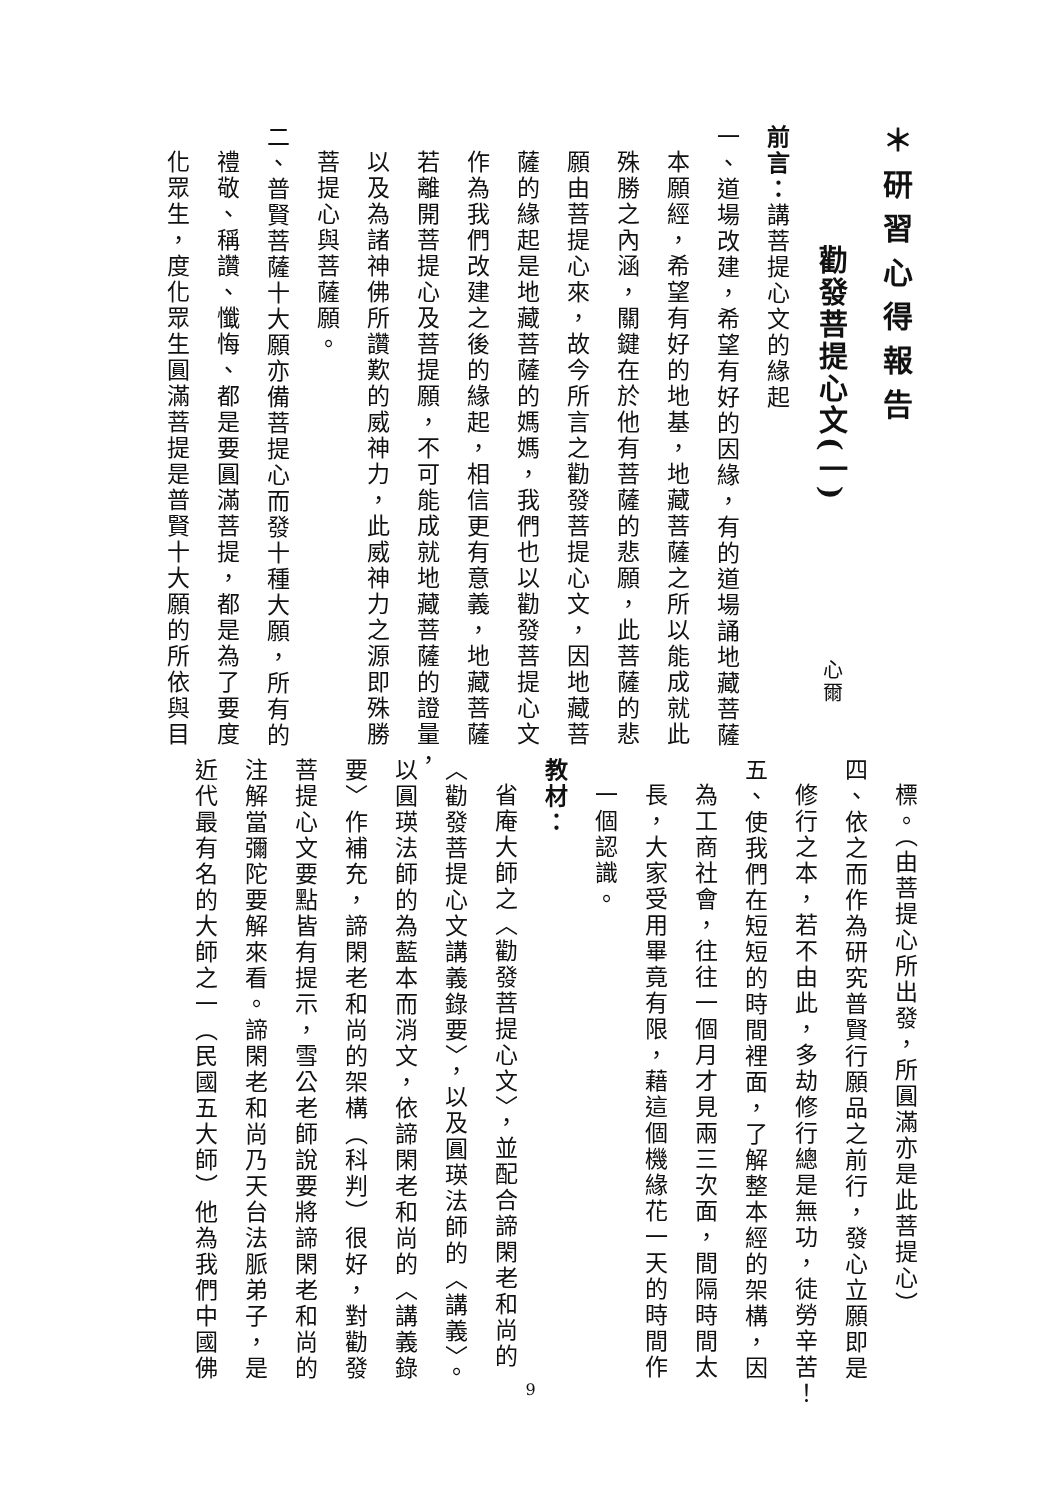＊研習心得報告
勸發菩提心文(一) 心爾
前言：講菩提心文的緣起
一、道場改建，希望有好的因緣，有的道場誦地藏菩薩
本願經，希望有好的地基，地藏菩薩之所以能成就此
殊勝之內涵，關鍵在於他有菩薩的悲願，此菩薩的悲
願由菩提心來，故今所言之勸發菩提心文，因地藏菩
薩的緣起是地藏菩薩的媽媽，我們也以勸發菩提心文
作為我們改建之後的緣起，相信更有意義，地藏菩薩
若離開菩提心及菩提願，不可能成就地藏菩薩的證量，
以及為諸神佛所讚歎的威神力，此威神力之源即殊勝
菩提心與菩薩願。
二、普賢菩薩十大願亦備菩提心而發十種大願，所有的
禮敬、稱讚、懺悔、都是要圓滿菩提，都是為了要度
化眾生，度化眾生圓滿菩提是普賢十大願的所依與目
標。（由菩提心所出發，所圓滿亦是此菩提心）
四、依之而作為研究普賢行願品之前行，發心立願即是
修行之本，若不由此，多劫修行總是無功，徒勞辛苦！
五、使我們在短短的時間裡面，了解整本經的架構，因
為工商社會，往往一個月才見兩三次面，間隔時間太
長，大家受用畢竟有限，藉這個機緣花一天的時間作
一個認識。
教材：
省庵大師之〈勸發菩提心文〉，並配合諦閑老和尚的
〈勸發菩提心文講義錄要〉，以及圓瑛法師的〈講義〉。
以圓瑛法師的為藍本而消文，依諦閑老和尚的〈講義錄
要〉作補充，諦閑老和尚的架構（科判）很好，對勸發
菩提心文要點皆有提示，雪公老師說要將諦閑老和尚的
注解當彌陀要解來看。諦閑老和尚乃天台法脈弟子，是
近代最有名的大師之一（民國五大師）他為我們中國佛
9